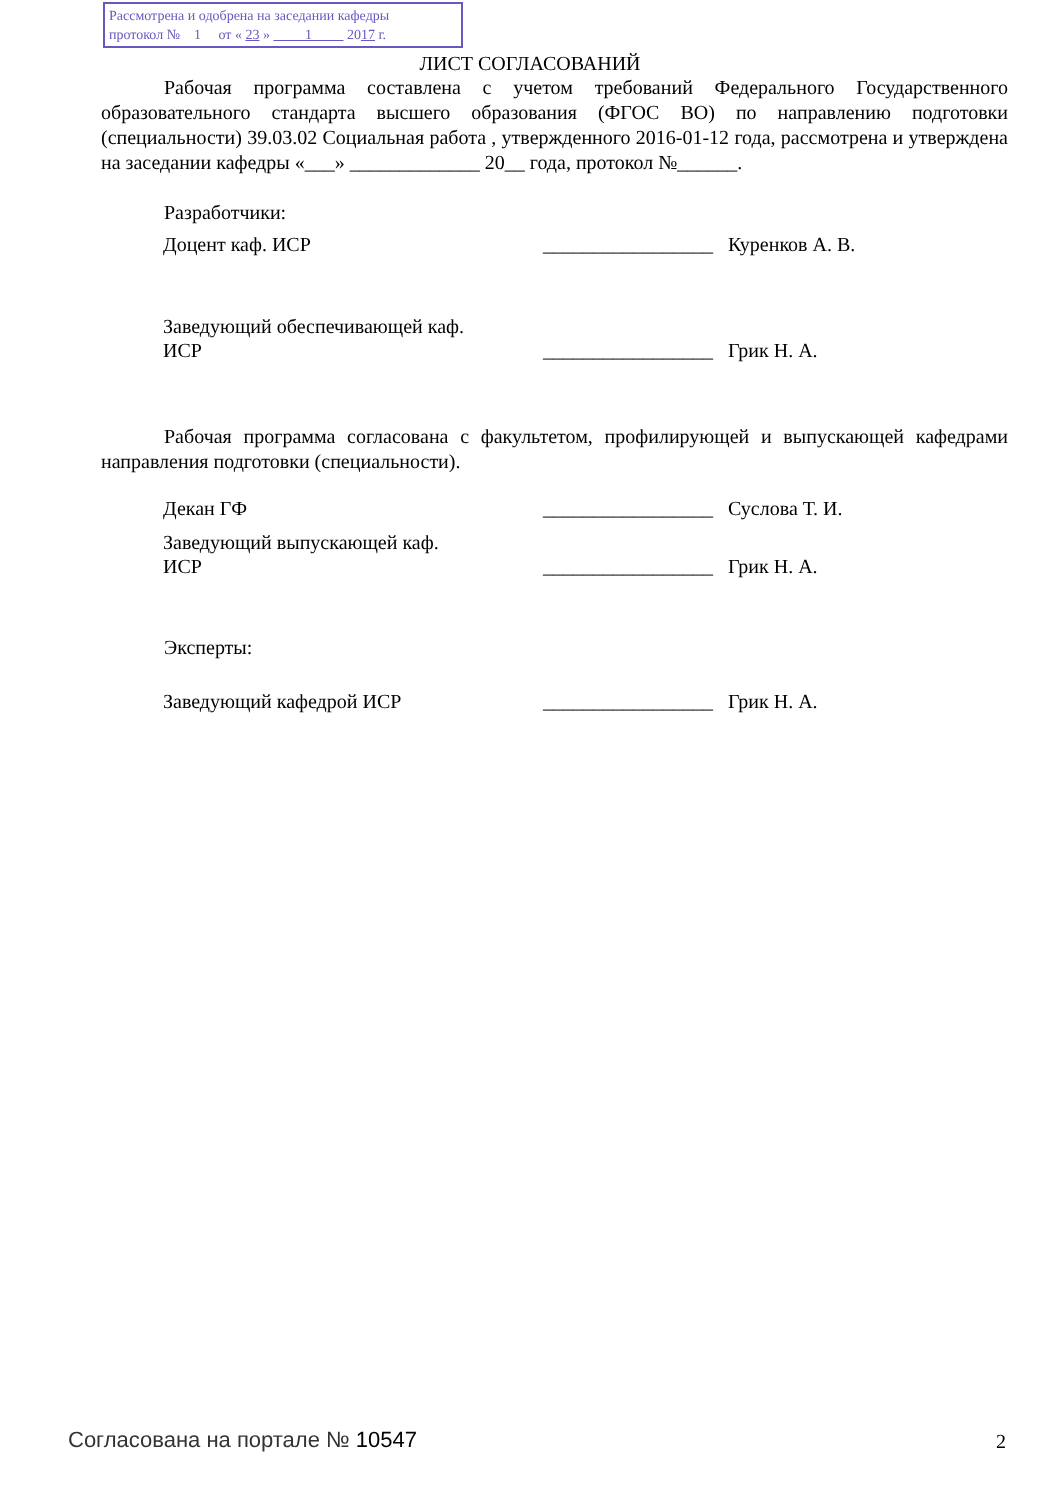Рассмотрена и одобрена на заседании кафедры
протокол № 1 от « 23 » 1 2017 г.
ЛИСТ СОГЛАСОВАНИЙ
Рабочая программа составлена с учетом требований Федерального Государственного образовательного стандарта высшего образования (ФГОС ВО) по направлению подготовки (специальности) 39.03.02 Социальная работа , утвержденного 2016-01-12 года, рассмотрена и утверждена на заседании кафедры «___» _____________ 20__ года, протокол №______.
Разработчики:
| Доцент каф. ИСР | _________________ | Куренков А. В. |
| Заведующий обеспечивающей каф. ИСР | _________________ | Грик Н. А. |
Рабочая программа согласована с факультетом, профилирующей и выпускающей кафедрами направления подготовки (специальности).
| Декан ГФ | _________________ | Суслова Т. И. |
| Заведующий выпускающей каф. ИСР | _________________ | Грик Н. А. |
Эксперты:
| Заведующий кафедрой ИСР | _________________ | Грик Н. А. |
Согласована на портале № 10547 2